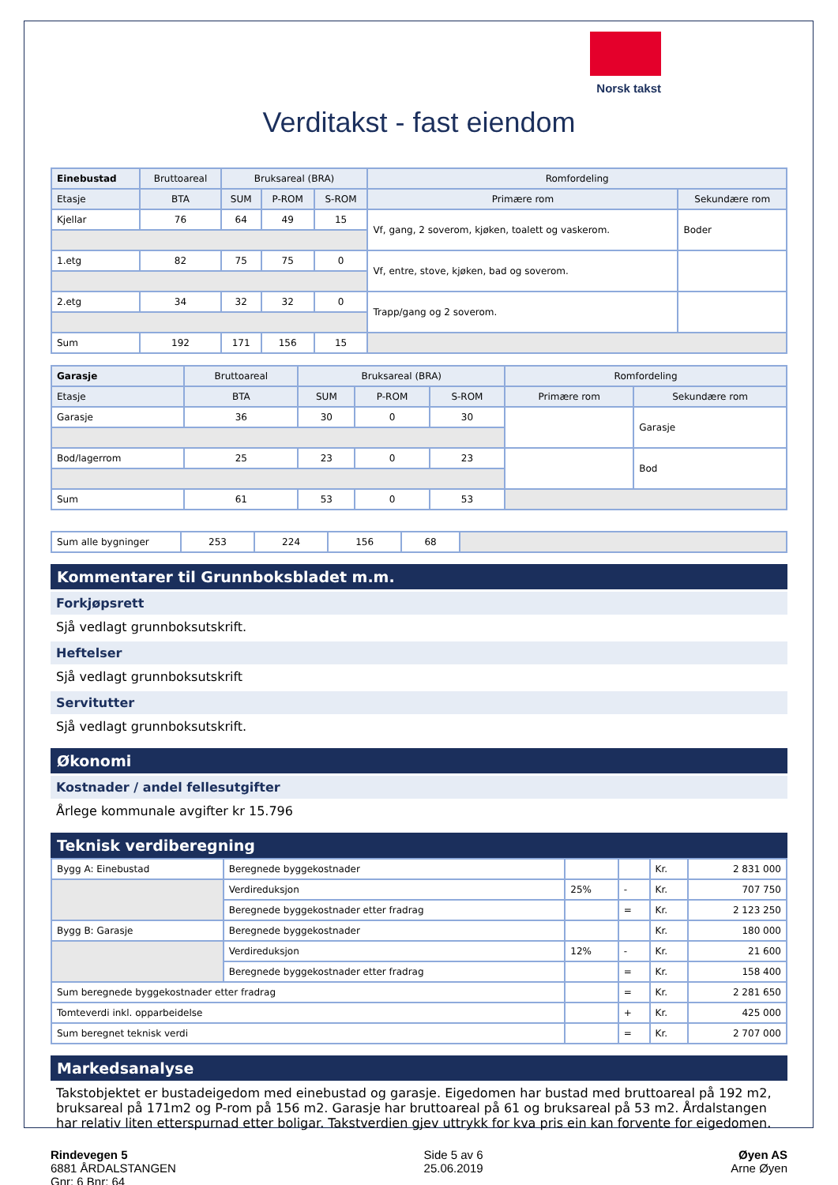Norsk takst
Verditakst - fast eiendom
| Einebustad | Bruttoareal | Bruksareal (BRA) | | | Romfordeling | |
| --- | --- | --- | --- | --- | --- | --- |
| Etasje | BTA | SUM | P-ROM | S-ROM | Primære rom | Sekundære rom |
| Kjellar | 76 | 64 | 49 | 15 | Vf, gang, 2 soverom, kjøken, toalett og vaskerom. | Boder |
| 1.etg | 82 | 75 | 75 | 0 | Vf, entre, stove, kjøken, bad og soverom. | |
| 2.etg | 34 | 32 | 32 | 0 | Trapp/gang og 2 soverom. | |
| Sum | 192 | 171 | 156 | 15 | | |
| Garasje | Bruttoareal | Bruksareal (BRA) | | | Romfordeling | |
| --- | --- | --- | --- | --- | --- | --- |
| Etasje | BTA | SUM | P-ROM | S-ROM | Primære rom | Sekundære rom |
| Garasje | 36 | 30 | 0 | 30 | | Garasje |
| Bod/lagerrom | 25 | 23 | 0 | 23 | | Bod |
| Sum | 61 | 53 | 0 | 53 | | |
| Sum alle bygninger | 253 | 224 | 156 | 68 | |
Kommentarer til Grunnboksbladet m.m.
Forkjøpsrett
Sjå vedlagt grunnboksutskrift.
Heftelser
Sjå vedlagt grunnboksutskrift
Servitutter
Sjå vedlagt grunnboksutskrift.
Økonomi
Kostnader / andel fellesutgifter
Årlege kommunale avgifter kr 15.796
Teknisk verdiberegning
| Bygg A: Einebustad | Beregnede byggekostnader | | | Kr. | 2 831 000 |
| | Verdireduksjon | 25% | - | Kr. | 707 750 |
| | Beregnede byggekostnader etter fradrag | | = | Kr. | 2 123 250 |
| Bygg B: Garasje | Beregnede byggekostnader | | | Kr. | 180 000 |
| | Verdireduksjon | 12% | - | Kr. | 21 600 |
| | Beregnede byggekostnader etter fradrag | | = | Kr. | 158 400 |
| Sum beregnede byggekostnader etter fradrag | | | = | Kr. | 2 281 650 |
| Tomteverdi inkl. opparbeidelse | | | + | Kr. | 425 000 |
| Sum beregnet teknisk verdi | | | = | Kr. | 2 707 000 |
Markedsanalyse
Takstobjektet er bustadeigedom med einebustad og garasje. Eigedomen har bustad med bruttoareal på 192 m2, bruksareal på 171m2 og P-rom på 156 m2. Garasje har bruttoareal på 61 og bruksareal på 53 m2. Årdalstangen har relativ liten etterspurnad etter boligar. Takstverdien gjev uttrykk for kva pris ein kan forvente for eigedomen.
Rindevegen 5
6881 ÅRDALSTANGEN
Gnr: 6 Bnr: 64
Side 5 av 6
25.06.2019
Øyen AS
Arne Øyen